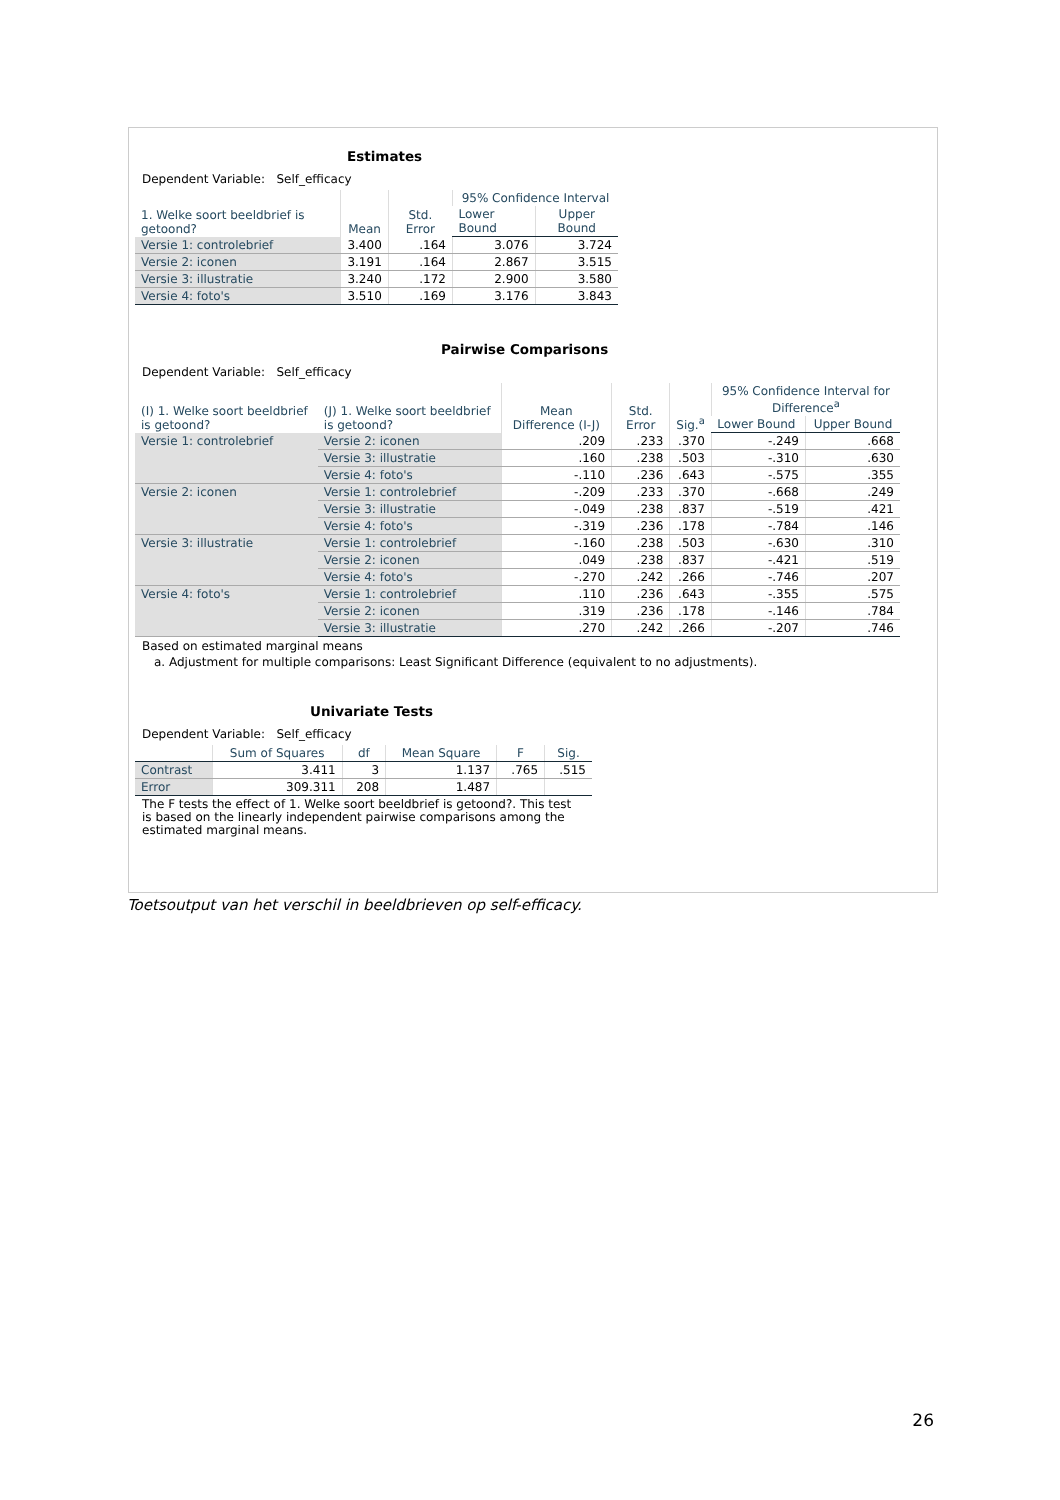Estimates
Dependent Variable: Self_efficacy
| 1. Welke soort beeldbrief is getoond? | Mean | Std. Error | 95% Confidence Interval | |
| --- | --- | --- | --- | --- |
| | | | Lower Bound | Upper Bound |
| Versie 1: controlebrief | 3.400 | .164 | 3.076 | 3.724 |
| Versie 2: iconen | 3.191 | .164 | 2.867 | 3.515 |
| Versie 3: illustratie | 3.240 | .172 | 2.900 | 3.580 |
| Versie 4: foto's | 3.510 | .169 | 3.176 | 3.843 |
Pairwise Comparisons
Dependent Variable: Self_efficacy
| (I) 1. Welke soort beeldbrief is getoond? | (J) 1. Welke soort beeldbrief is getoond? | Mean Difference (I-J) | Std. Error | Sig.<sup>a</sup> | 95% Confidence Interval for Difference<sup>a</sup> | |
| --- | --- | --- | --- | --- | --- | --- |
| | | | | | Lower Bound | Upper Bound |
| Versie 1: controlebrief | Versie 2: iconen | .209 | .233 | .370 | -.249 | .668 |
| | Versie 3: illustratie | .160 | .238 | .503 | -.310 | .630 |
| | Versie 4: foto's | -.110 | .236 | .643 | -.575 | .355 |
| Versie 2: iconen | Versie 1: controlebrief | -.209 | .233 | .370 | -.668 | .249 |
| | Versie 3: illustratie | -.049 | .238 | .837 | -.519 | .421 |
| | Versie 4: foto's | -.319 | .236 | .178 | -.784 | .146 |
| Versie 3: illustratie | Versie 1: controlebrief | -.160 | .238 | .503 | -.630 | .310 |
| | Versie 2: iconen | .049 | .238 | .837 | -.421 | .519 |
| | Versie 4: foto's | -.270 | .242 | .266 | -.746 | .207 |
| Versie 4: foto's | Versie 1: controlebrief | .110 | .236 | .643 | -.355 | .575 |
| | Versie 2: iconen | .319 | .236 | .178 | -.146 | .784 |
| | Versie 3: illustratie | .270 | .242 | .266 | -.207 | .746 |
Based on estimated marginal means
a. Adjustment for multiple comparisons: Least Significant Difference (equivalent to no adjustments).
Univariate Tests
Dependent Variable: Self_efficacy
| | Sum of Squares | df | Mean Square | F | Sig. |
| --- | --- | --- | --- | --- | --- |
| Contrast | 3.411 | 3 | 1.137 | .765 | .515 |
| Error | 309.311 | 208 | 1.487 | | |
The F tests the effect of 1. Welke soort beeldbrief is getoond?. This test is based on the linearly independent pairwise comparisons among the estimated marginal means.
Toetsoutput van het verschil in beeldbrieven op self-efficacy.
26